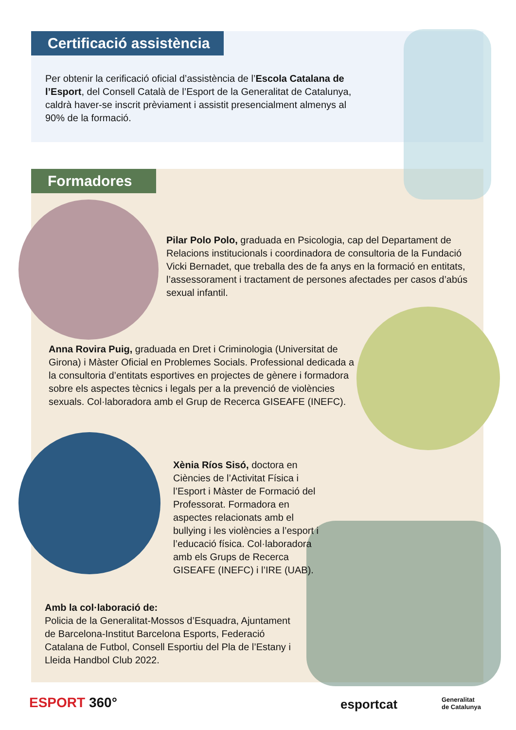Certificació assistència
Per obtenir la cerificació oficial d’assistència de l’Escola Catalana de l’Esport, del Consell Català de l’Esport de la Generalitat de Catalunya, caldrà haver-se inscrit prèviament i assistit presencialment almenys al 90% de la formació.
Formadores
Pilar Polo Polo, graduada en Psicologia, cap del Departament de Relacions institucionals i coordinadora de consultoria de la Fundació Vicki Bernadet, que treballa des de fa anys en la formació en entitats, l’assessorament i tractament de persones afectades per casos d’abús sexual infantil.
Anna Rovira Puig, graduada en Dret i Criminologia (Universitat de Girona) i Màster Oficial en Problemes Socials. Professional dedicada a la consultoria d’entitats esportives en projectes de gènere i formadora sobre els aspectes tècnics i legals per a la prevenció de violències sexuals. Col·laboradora amb el Grup de Recerca GISEAFE (INEFC).
Xènia Ríos Sisó, doctora en Ciències de l’Activitat Física i l’Esport i Màster de Formació del Professorat. Formadora en aspectes relacionats amb el bullying i les violències a l’esport i l’educació física. Col·laboradora amb els Grups de Recerca GISEAFE (INEFC) i l’IRE (UAB).
Amb la col·laboració de:
Policia de la Generalitat-Mossos d’Esquadra, Ajuntament de Barcelona-Institut Barcelona Esports, Federació Catalana de Futbol, Consell Esportiu del Pla de l’Estany i Lleida Handbol Club 2022.
ESPORT 360° esportcat
Generalitat
de Catalunya